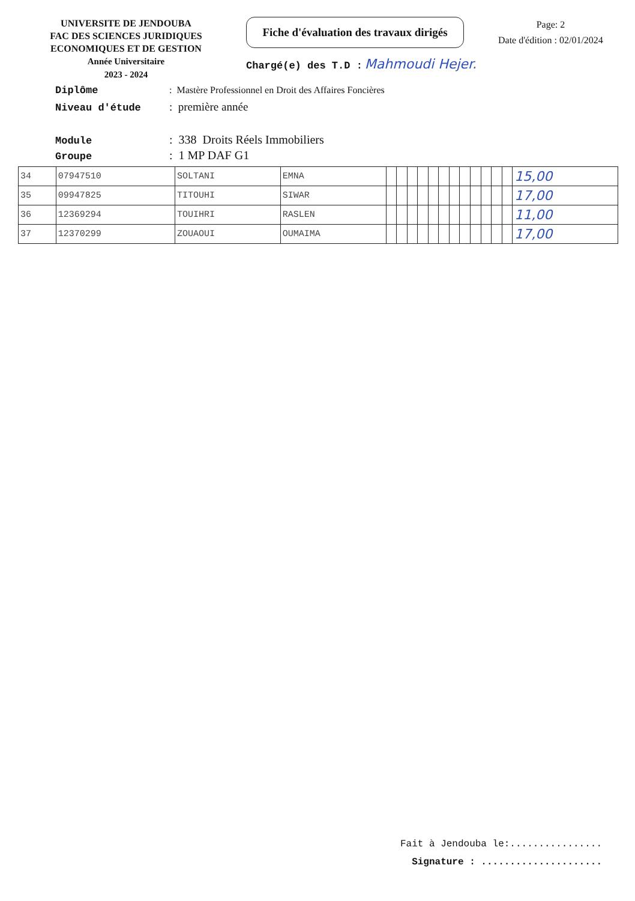UNIVERSITE DE JENDOUBA
FAC DES SCIENCES JURIDIQUES
ECONOMIQUES ET DE GESTION
Année Universitaire
2023 - 2024
Fiche d'évaluation des travaux dirigés
Chargé(e) des T.D : Mahmoudi Hejer.
Page: 2
Date d'édition : 02/01/2024
Diplôme: Mastère Professionnel en Droit des Affaires Foncières
Niveau d'étude: première année
Module: 338 Droits Réels Immobiliers
Groupe: 1 MP DAF G1
| 34 | 07947510 | SOLTANI | EMNA | | | | | | | | | | | | | 15,00 |
| 35 | 09947825 | TITOUHI | SIWAR | | | | | | | | | | | | | 17,00 |
| 36 | 12369294 | TOUIHRI | RASLEN | | | | | | | | | | | | | 11,00 |
| 37 | 12370299 | ZOUAOUI | OUMAIMA | | | | | | | | | | | | | 17,00 |
Fait à Jendouba le:................
Signature : .....................